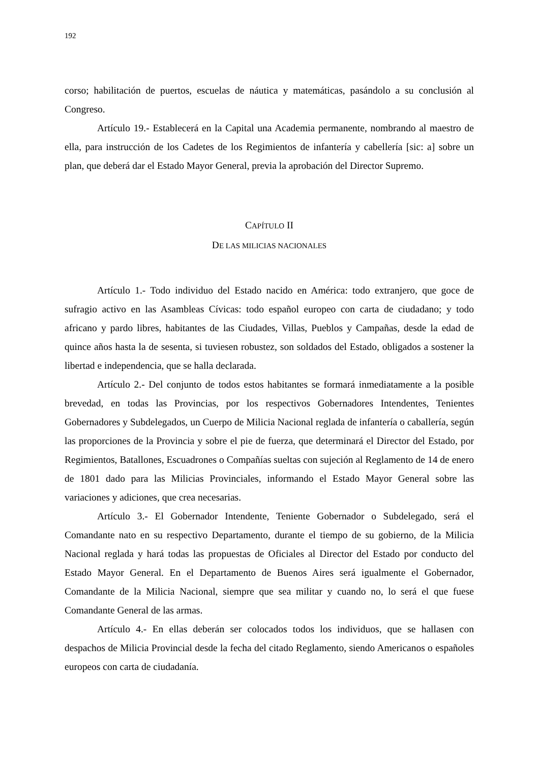192
corso; habilitación de puertos, escuelas de náutica y matemáticas, pasándolo a su conclusión al Congreso.
Artículo 19.- Establecerá en la Capital una Academia permanente, nombrando al maestro de ella, para instrucción de los Cadetes de los Regimientos de infantería y cabellería [sic: a] sobre un plan, que deberá dar el Estado Mayor General, previa la aprobación del Director Supremo.
CAPÍTULO II
DE LAS MILICIAS NACIONALES
Artículo 1.- Todo individuo del Estado nacido en América: todo extranjero, que goce de sufragio activo en las Asambleas Cívicas: todo español europeo con carta de ciudadano; y todo africano y pardo libres, habitantes de las Ciudades, Villas, Pueblos y Campañas, desde la edad de quince años hasta la de sesenta, si tuviesen robustez, son soldados del Estado, obligados a sostener la libertad e independencia, que se halla declarada.
Artículo 2.- Del conjunto de todos estos habitantes se formará inmediatamente a la posible brevedad, en todas las Provincias, por los respectivos Gobernadores Intendentes, Tenientes Gobernadores y Subdelegados, un Cuerpo de Milicia Nacional reglada de infantería o caballería, según las proporciones de la Provincia y sobre el pie de fuerza, que determinará el Director del Estado, por Regimientos, Batallones, Escuadrones o Compañías sueltas con sujeción al Reglamento de 14 de enero de 1801 dado para las Milicias Provinciales, informando el Estado Mayor General sobre las variaciones y adiciones, que crea necesarias.
Artículo 3.- El Gobernador Intendente, Teniente Gobernador o Subdelegado, será el Comandante nato en su respectivo Departamento, durante el tiempo de su gobierno, de la Milicia Nacional reglada y hará todas las propuestas de Oficiales al Director del Estado por conducto del Estado Mayor General. En el Departamento de Buenos Aires será igualmente el Gobernador, Comandante de la Milicia Nacional, siempre que sea militar y cuando no, lo será el que fuese Comandante General de las armas.
Artículo 4.- En ellas deberán ser colocados todos los individuos, que se hallasen con despachos de Milicia Provincial desde la fecha del citado Reglamento, siendo Americanos o españoles europeos con carta de ciudadanía.